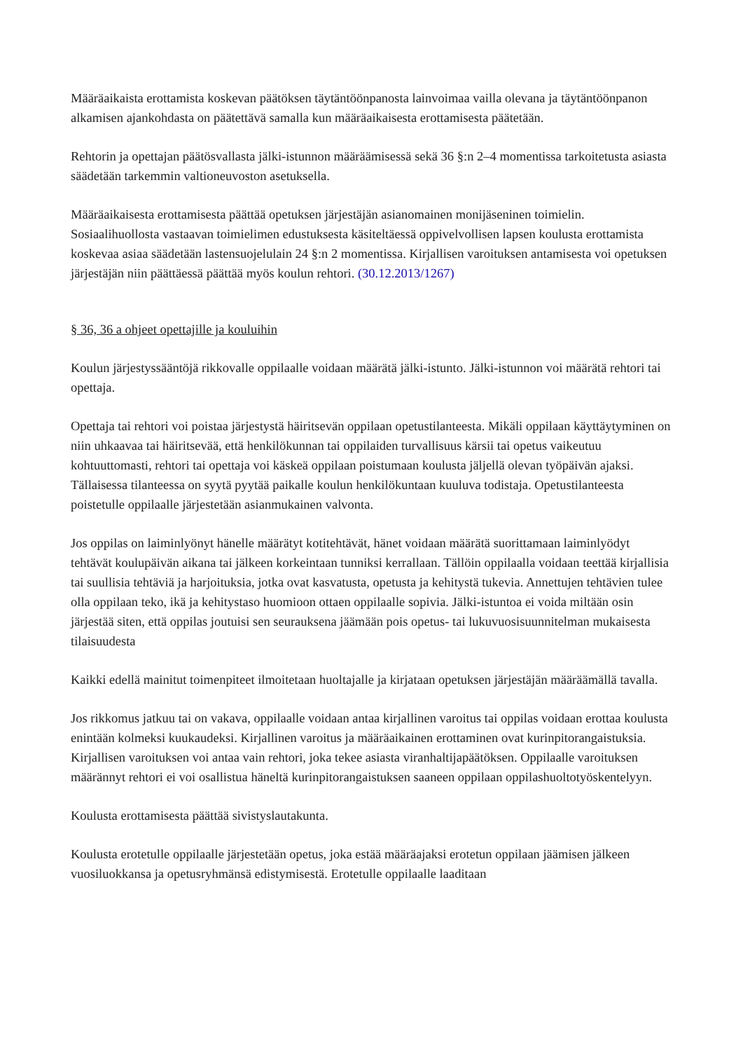Määräaikaista erottamista koskevan päätöksen täytäntöönpanosta lainvoimaa vailla olevana ja täytäntöönpanon alkamisen ajankohdasta on päätettävä samalla kun määräaikaisesta erottamisesta päätetään.
Rehtorin ja opettajan päätösvallasta jälki-istunnon määräämisessä sekä 36 §:n 2–4 momentissa tarkoitetusta asiasta säädetään tarkemmin valtioneuvoston asetuksella.
Määräaikaisesta erottamisesta päättää opetuksen järjestäjän asianomainen monijäseninen toimielin. Sosiaalihuollosta vastaavan toimielimen edustuksesta käsiteltäessä oppivelvollisen lapsen koulusta erottamista koskevaa asiaa säädetään lastensuojelulain 24 §:n 2 momentissa. Kirjallisen varoituksen antamisesta voi opetuksen järjestäjän niin päättäessä päättää myös koulun rehtori. (30.12.2013/1267)
§ 36, 36 a ohjeet opettajille ja kouluihin
Koulun järjestyssääntöjä rikkovalle oppilaalle voidaan määrätä jälki-istunto. Jälki-istunnon voi määrätä rehtori tai opettaja.
Opettaja tai rehtori voi poistaa järjestystä häiritsevän oppilaan opetustilanteesta. Mikäli oppilaan käyttäytyminen on niin uhkaavaa tai häiritsevää, että henkilökunnan tai oppilaiden turvallisuus kärsii tai opetus vaikeutuu kohtuuttomasti, rehtori tai opettaja voi käskeä oppilaan poistumaan koulusta jäljellä olevan työpäivän ajaksi. Tällaisessa tilanteessa on syytä pyytää paikalle koulun henkilökuntaan kuuluva todistaja. Opetustilanteesta poistetulle oppilaalle järjestetään asianmukainen valvonta.
Jos oppilas on laiminlyönyt hänelle määrätyt kotitehtävät, hänet voidaan määrätä suorittamaan laiminlyödyt tehtävät koulupäivän aikana tai jälkeen korkeintaan tunniksi kerrallaan. Tällöin oppilaalla voidaan teettää kirjallisia tai suullisia tehtäviä ja harjoituksia, jotka ovat kasvatusta, opetusta ja kehitystä tukevia. Annettujen tehtävien tulee olla oppilaan teko, ikä ja kehitystaso huomioon ottaen oppilaalle sopivia. Jälki-istuntoa ei voida miltään osin järjestää siten, että oppilas joutuisi sen seurauksena jäämään pois opetus- tai lukuvuosisuunnitelman mukaisesta tilaisuudesta
Kaikki edellä mainitut toimenpiteet ilmoitetaan huoltajalle ja kirjataan opetuksen järjestäjän määräämällä tavalla.
Jos rikkomus jatkuu tai on vakava, oppilaalle voidaan antaa kirjallinen varoitus tai oppilas voidaan erottaa koulusta enintään kolmeksi kuukaudeksi. Kirjallinen varoitus ja määräaikainen erottaminen ovat kurinpitorangaistuksia. Kirjallisen varoituksen voi antaa vain rehtori, joka tekee asiasta viranhaltijapäätöksen. Oppilaalle varoituksen määrännyt rehtori ei voi osallistua häneltä kurinpitorangaistuksen saaneen oppilaan oppilashuoltotyöskentelyyn.
Koulusta erottamisesta päättää sivistyslautakunta.
Koulusta erotetulle oppilaalle järjestetään opetus, joka estää määräajaksi erotetun oppilaan jäämisen jälkeen vuosiluokkansa ja opetusryhmänsä edistymisestä. Erotetulle oppilaalle laaditaan